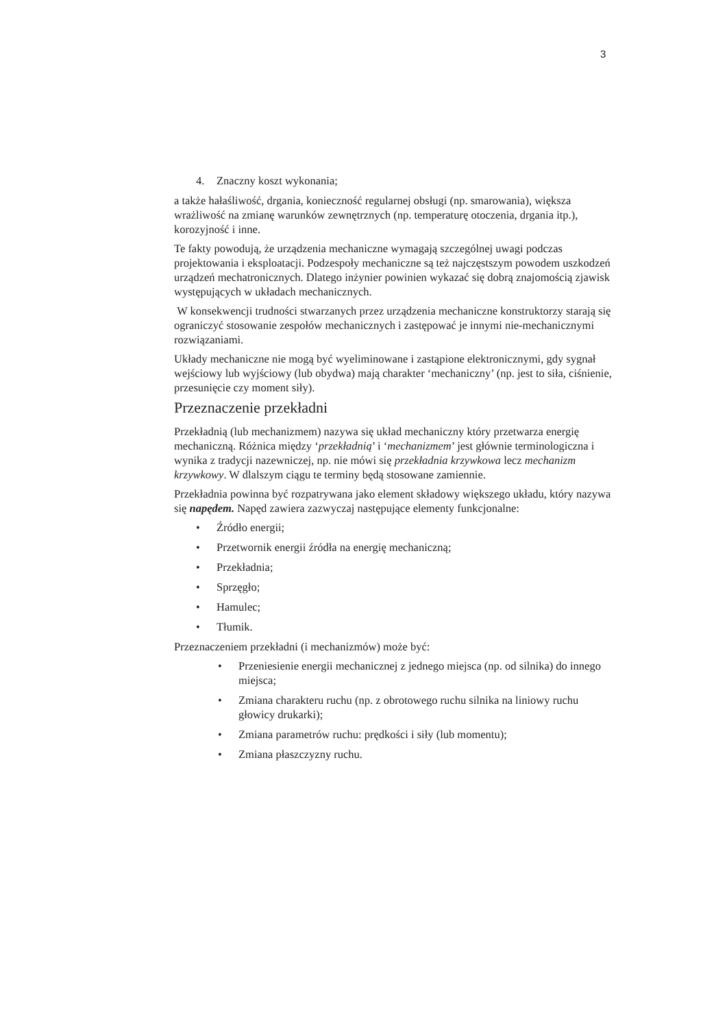3
4. Znaczny koszt wykonania;
a także hałaśliwość, drgania, konieczność regularnej obsługi (np. smarowania), większa wrażliwość na zmianę warunków zewnętrznych (np. temperaturę otoczenia, drgania itp.), korozyjność i inne.
Te fakty powodują, że urządzenia mechaniczne wymagają szczególnej uwagi podczas projektowania i eksploatacji. Podzespoły mechaniczne są też najczęstszym powodem uszkodzeń urządzeń mechatronicznych. Dlatego inżynier powinien wykazać się dobrą znajomością zjawisk występujących w układach mechanicznych.
W konsekwencji trudności stwarzanych przez urządzenia mechaniczne konstruktorzy starają się ograniczyć stosowanie zespołów mechanicznych i zastępować je innymi nie-mechanicznymi rozwiązaniami.
Układy mechaniczne nie mogą być wyeliminowane i zastąpione elektronicznymi, gdy sygnał wejściowy lub wyjściowy (lub obydwa) mają charakter ‘mechaniczny’ (np. jest to siła, ciśnienie, przesunięcie czy moment siły).
Przeznaczenie przekładni
Przekładnią (lub mechanizmem) nazywa się układ mechaniczny który przetwarza energię mechaniczną. Różnica między ‘przekładnią’ i ‘mechanizmem’ jest głównie terminologiczna i wynika z tradycji nazewniczej, np. nie mówi się przekładnia krzywkowa lecz mechanizm krzywkowy. W dlalszym ciągu te terminy będą stosowane zamiennie.
Przekładnia powinna być rozpatrywana jako element składowy większego układu, który nazywa się napędem. Napęd zawiera zazwyczaj następujące elementy funkcjonalne:
• Źródło energii;
• Przetwornik energii źródła na energię mechaniczną;
• Przekładnia;
• Sprzęgło;
• Hamulec;
• Tłumik.
Przeznaczeniem przekładni (i mechanizmów) może być:
• Przeniesienie energii mechanicznej z jednego miejsca (np. od silnika) do innego miejsca;
• Zmiana charakteru ruchu (np. z obrotowego ruchu silnika na liniowy ruchu głowicy drukarki);
• Zmiana parametrów ruchu: prędkości i siły (lub momentu);
• Zmiana płaszczyzny ruchu.